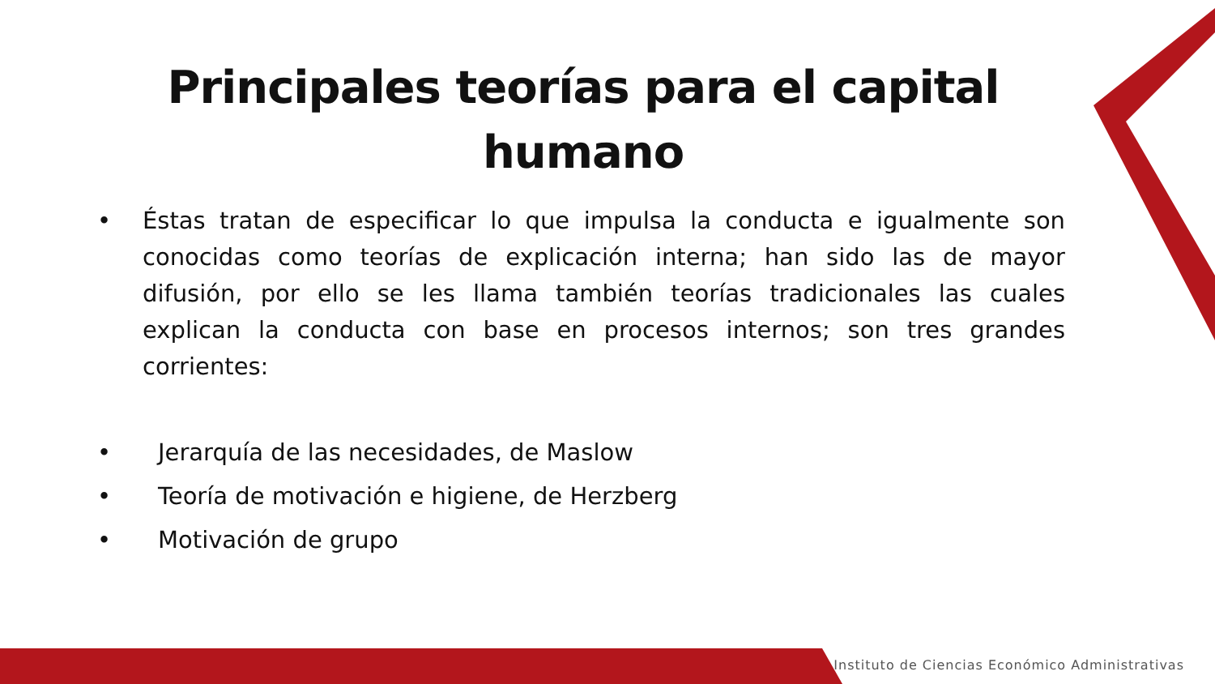Principales teorías para el capital
humano
• Éstas tratan de especificar lo que impulsa la conducta e igualmente son conocidas como teorías de explicación interna; han sido las de mayor difusión, por ello se les llama también teorías tradicionales las cuales explican la conducta con base en procesos internos; son tres grandes corrientes:
• Jerarquía de las necesidades, de Maslow
• Teoría de motivación e higiene, de Herzberg
• Motivación de grupo
Instituto de Ciencias Económico Administrativas